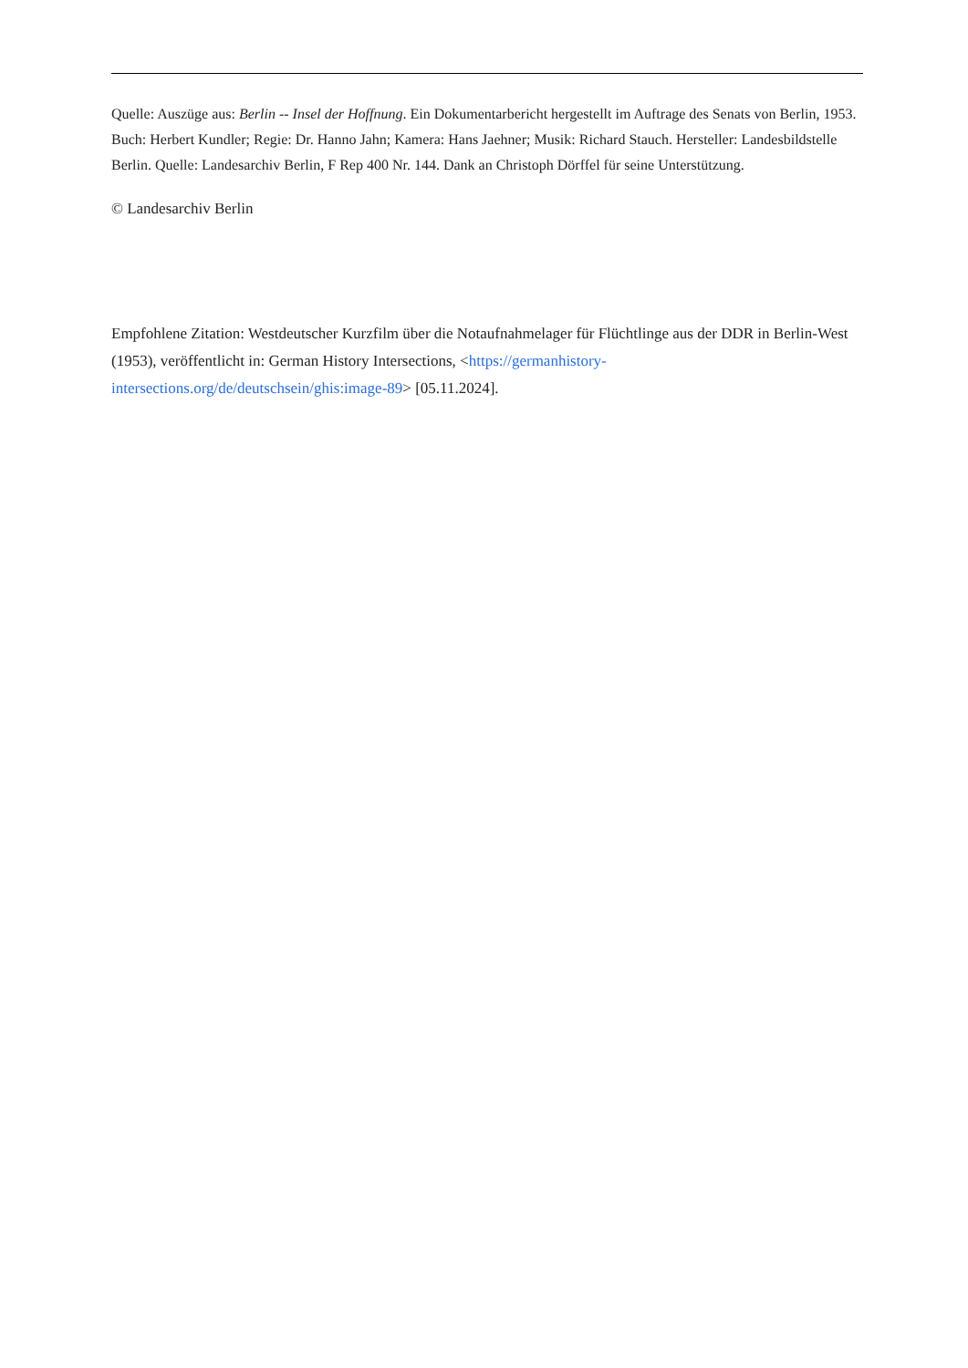Quelle: Auszüge aus: Berlin -- Insel der Hoffnung. Ein Dokumentarbericht hergestellt im Auftrage des Senats von Berlin, 1953. Buch: Herbert Kundler; Regie: Dr. Hanno Jahn; Kamera: Hans Jaehner; Musik: Richard Stauch. Hersteller: Landesbildstelle Berlin. Quelle: Landesarchiv Berlin, F Rep 400 Nr. 144. Dank an Christoph Dörffel für seine Unterstützung.
© Landesarchiv Berlin
Empfohlene Zitation: Westdeutscher Kurzfilm über die Notaufnahmelager für Flüchtlinge aus der DDR in Berlin-West (1953), veröffentlicht in: German History Intersections, <https://germanhistory-intersections.org/de/deutschsein/ghis:image-89> [05.11.2024].